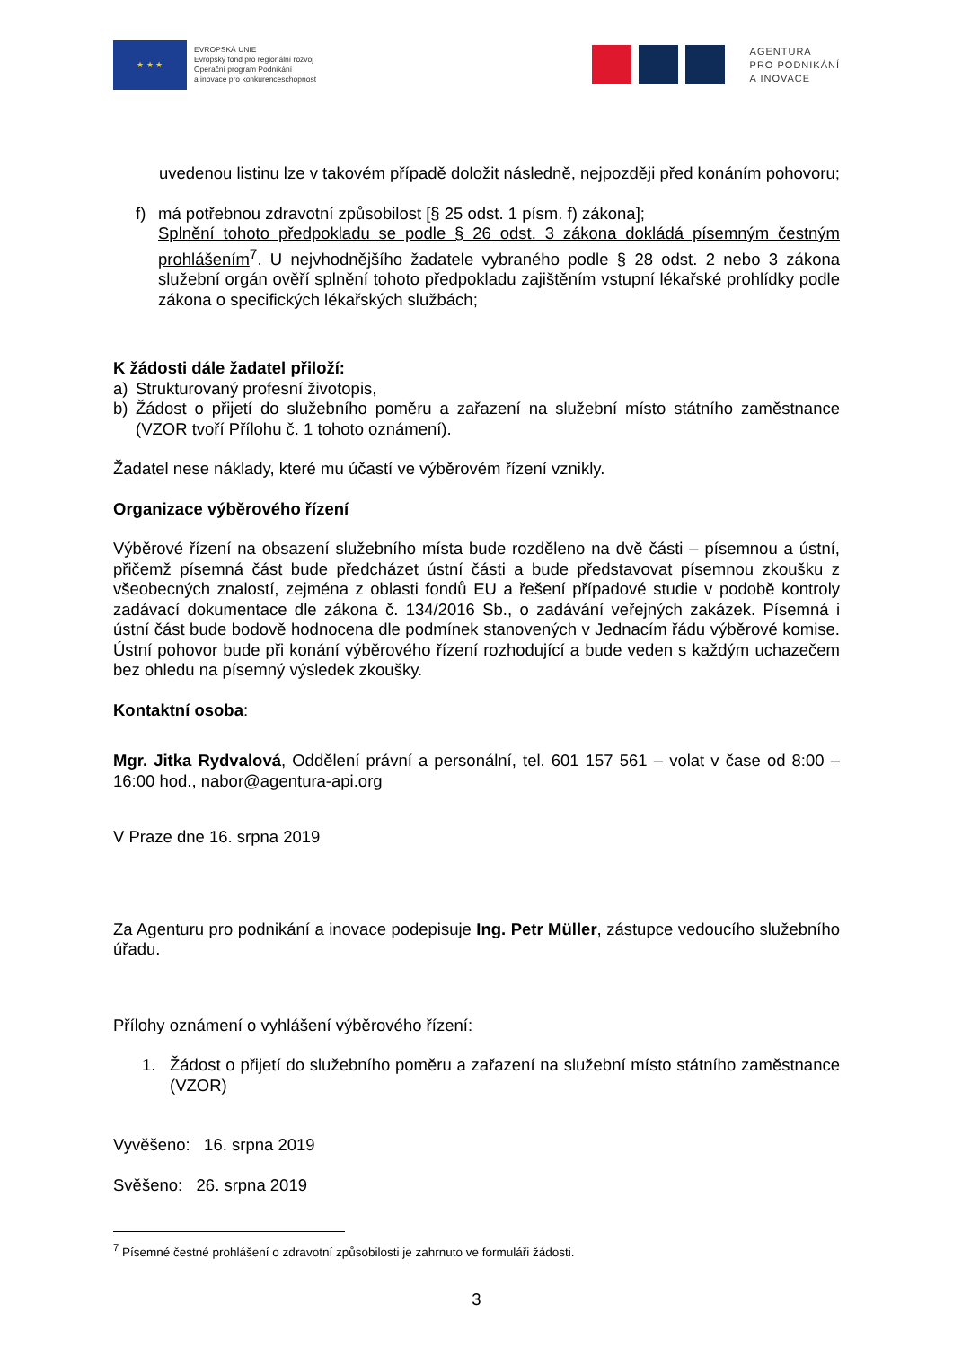★ ★ ★
EVROPSKÁ UNIE
Evropský fond pro regionální rozvoj
Operační program Podnikání
a inovace pro konkurenceschopnost
AGENTURA
PRO PODNIKÁNÍ
A INOVACE
uvedenou listinu lze v takovém případě doložit následně, nejpozději před konáním pohovoru;
f) má potřebnou zdravotní způsobilost [§ 25 odst. 1 písm. f) zákona];
Splnění tohoto předpokladu se podle § 26 odst. 3 zákona dokládá písemným čestným prohlášením<sup>7</sup>. U nejvhodnějšího žadatele vybraného podle § 28 odst. 2 nebo 3 zákona služební orgán ověří splnění tohoto předpokladu zajištěním vstupní lékařské prohlídky podle zákona o specifických lékařských službách;
K žádosti dále žadatel přiloží:
a) Strukturovaný profesní životopis,
b) Žádost o přijetí do služebního poměru a zařazení na služební místo státního zaměstnance (VZOR tvoří Přílohu č. 1 tohoto oznámení).
Žadatel nese náklady, které mu účastí ve výběrovém řízení vznikly.
Organizace výběrového řízení
Výběrové řízení na obsazení služebního místa bude rozděleno na dvě části – písemnou a ústní, přičemž písemná část bude předcházet ústní části a bude představovat písemnou zkoušku z všeobecných znalostí, zejména z oblasti fondů EU a řešení případové studie v podobě kontroly zadávací dokumentace dle zákona č. 134/2016 Sb., o zadávání veřejných zakázek. Písemná i ústní část bude bodově hodnocena dle podmínek stanovených v Jednacím řádu výběrové komise. Ústní pohovor bude při konání výběrového řízení rozhodující a bude veden s každým uchazečem bez ohledu na písemný výsledek zkoušky.
Kontaktní osoba:
Mgr. Jitka Rydvalová, Oddělení právní a personální, tel. 601 157 561 – volat v čase od 8:00 – 16:00 hod., nabor@agentura-api.org
V Praze dne 16. srpna 2019
Za Agenturu pro podnikání a inovace podepisuje Ing. Petr Müller, zástupce vedoucího služebního úřadu.
Přílohy oznámení o vyhlášení výběrového řízení:
1. Žádost o přijetí do služebního poměru a zařazení na služební místo státního zaměstnance (VZOR)
Vyvěšeno: 16. srpna 2019
Svěšeno: 26. srpna 2019
<sup>7</sup> Písemné čestné prohlášení o zdravotní způsobilosti je zahrnuto ve formuláři žádosti.
3